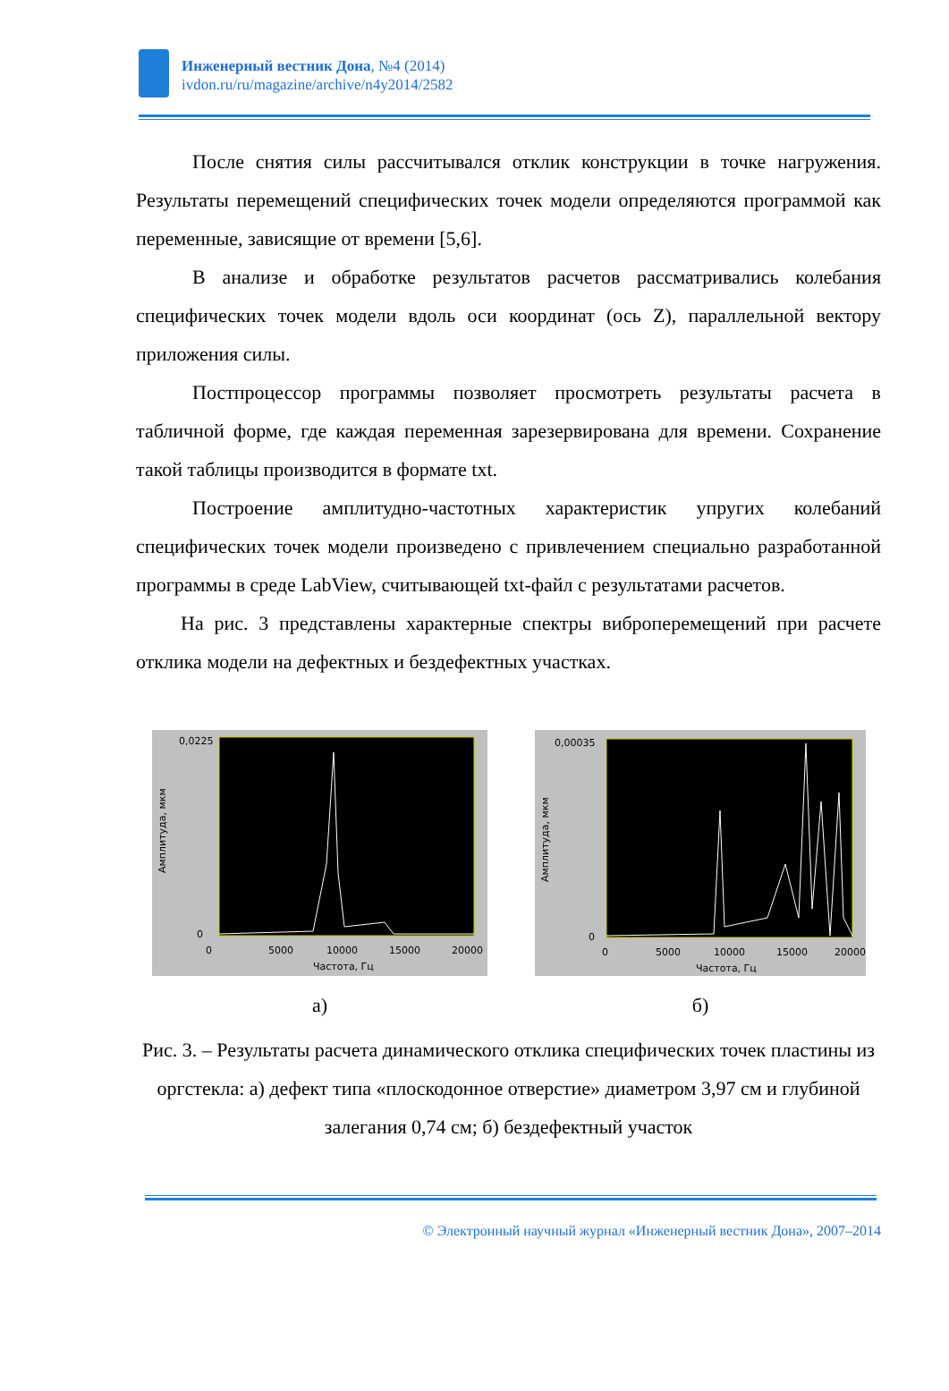Инженерный вестник Дона, №4 (2014)
ivdon.ru/ru/magazine/archive/n4y2014/2582
После снятия силы рассчитывался отклик конструкции в точке нагружения. Результаты перемещений специфических точек модели определяются программой как переменные, зависящие от времени [5,6].
В анализе и обработке результатов расчетов рассматривались колебания специфических точек модели вдоль оси координат (ось Z), параллельной вектору приложения силы.
Постпроцессор программы позволяет просмотреть результаты расчета в табличной форме, где каждая переменная зарезервирована для времени. Сохранение такой таблицы производится в формате txt.
Построение амплитудно-частотных характеристик упругих колебаний специфических точек модели произведено с привлечением специально разработанной программы в среде LabView, считывающей txt-файл с результатами расчетов.
На рис. 3 представлены характерные спектры виброперемещений при расчете отклика модели на дефектных и бездефектных участках.
0,0225
0
0
5000
10000
15000
20000
Частота, Гц
Амплитуда, мкм
а)
0,00035
0
0
5000
10000
15000
20000
Частота, Гц
Амплитуда, мкм
б)
Рис. 3. – Результаты расчета динамического отклика специфических точек пластины из оргстекла: а) дефект типа «плоскодонное отверстие» диаметром 3,97 см и глубиной залегания 0,74 см; б) бездефектный участок
© Электронный научный журнал «Инженерный вестник Дона», 2007–2014